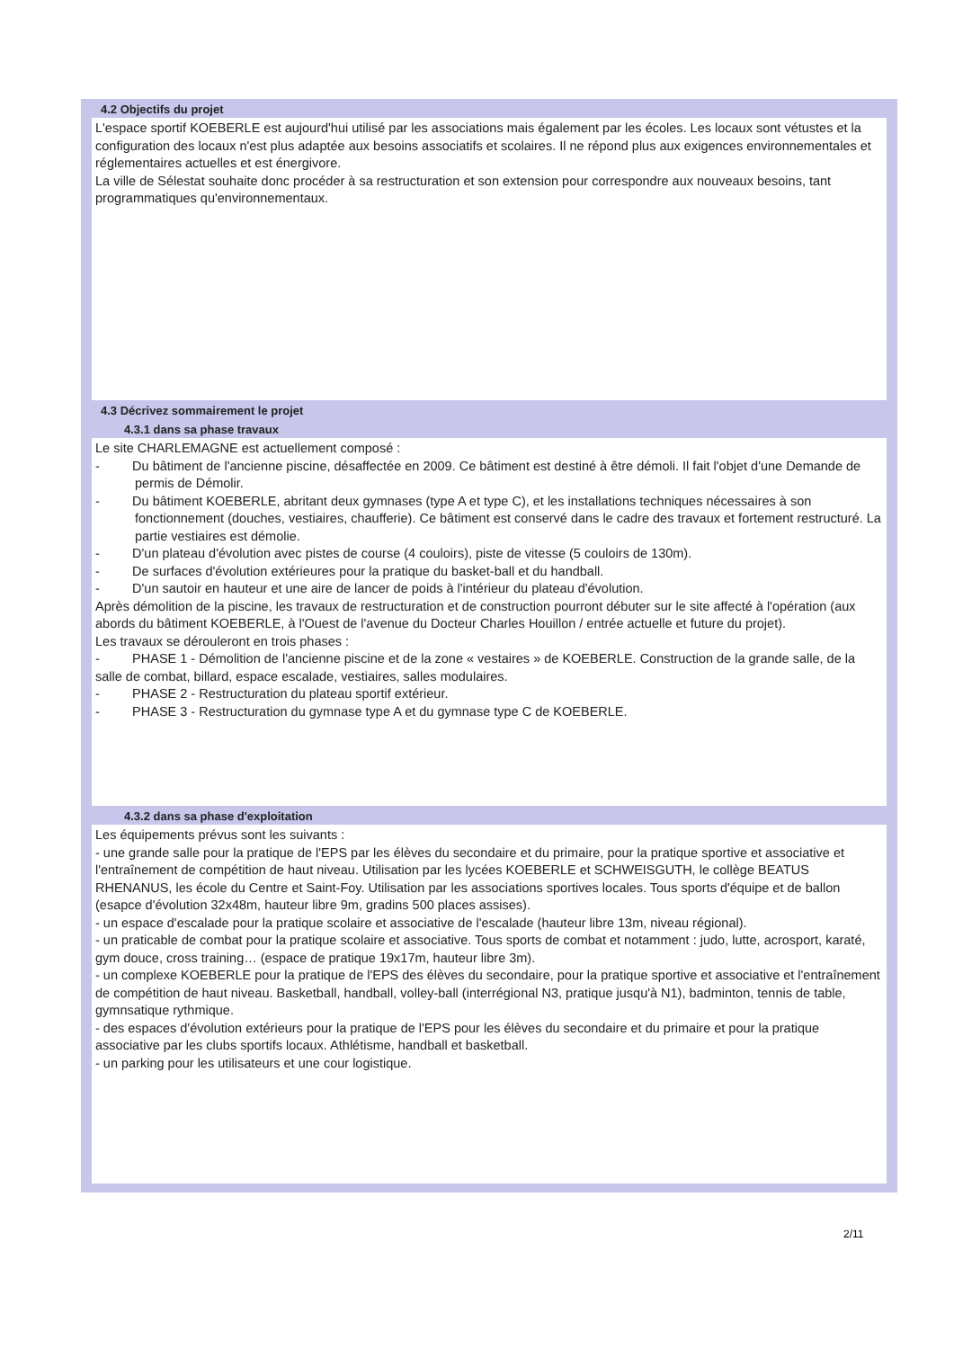4.2 Objectifs du projet
L'espace sportif KOEBERLE est aujourd'hui utilisé par les associations mais également par les écoles. Les locaux sont vétustes et la configuration des locaux n'est plus adaptée aux besoins associatifs et scolaires. Il ne répond plus aux exigences environnementales et réglementaires actuelles et est énergivore.
La ville de Sélestat souhaite donc procéder à sa restructuration et son extension pour correspondre aux nouveaux besoins, tant programmatiques qu'environnementaux.
4.3 Décrivez sommairement le projet
4.3.1 dans sa phase travaux
Le site CHARLEMAGNE est actuellement composé :
- Du bâtiment de l'ancienne piscine, désaffectée en 2009. Ce bâtiment est destiné à être démoli. Il fait l'objet d'une Demande de permis de Démolir.
- Du bâtiment KOEBERLE, abritant deux gymnases (type A et type C), et les installations techniques nécessaires à son fonctionnement (douches, vestiaires, chaufferie). Ce bâtiment est conservé dans le cadre des travaux et fortement restructuré. La partie vestiaires est démolie.
- D'un plateau d'évolution avec pistes de course (4 couloirs), piste de vitesse (5 couloirs de 130m).
- De surfaces d'évolution extérieures pour la pratique du basket-ball et du handball.
- D'un sautoir en hauteur et une aire de lancer de poids à l'intérieur du plateau d'évolution.
Après démolition de la piscine, les travaux de restructuration et de construction pourront débuter sur le site affecté à l'opération (aux abords du bâtiment KOEBERLE, à l'Ouest de l'avenue du Docteur Charles Houillon / entrée actuelle et future du projet).
Les travaux se dérouleront en trois phases :
- PHASE 1 - Démolition de l'ancienne piscine et de la zone « vestaires » de KOEBERLE. Construction de la grande salle, de la salle de combat, billard, espace escalade, vestiaires, salles modulaires.
- PHASE 2 - Restructuration du plateau sportif extérieur.
- PHASE 3 - Restructuration du gymnase type A et du gymnase type C de KOEBERLE.
4.3.2 dans sa phase d'exploitation
Les équipements prévus sont les suivants :
- une grande salle pour la pratique de l'EPS par les élèves du secondaire et du primaire, pour la pratique sportive et associative et l'entraînement de compétition de haut niveau. Utilisation par les lycées KOEBERLE et SCHWEISGUTH, le collège BEATUS RHENANUS, les école du Centre et Saint-Foy. Utilisation par les associations sportives locales. Tous sports d'équipe et de ballon (esapce d'évolution 32x48m, hauteur libre 9m, gradins 500 places assises).
- un espace d'escalade pour la pratique scolaire et associative de l'escalade (hauteur libre 13m, niveau régional).
- un praticable de combat pour la pratique scolaire et associative. Tous sports de combat et notamment : judo, lutte, acrosport, karaté, gym douce, cross training… (espace de pratique 19x17m, hauteur libre 3m).
- un complexe KOEBERLE pour la pratique de l'EPS des élèves du secondaire, pour la pratique sportive et associative et l'entraînement de compétition de haut niveau. Basketball, handball, volley-ball (interrégional N3, pratique jusqu'à N1), badminton, tennis de table, gymnsatique rythmique.
- des espaces d'évolution extérieurs pour la pratique de l'EPS pour les élèves du secondaire et du primaire et pour la pratique associative par les clubs sportifs locaux. Athlétisme, handball et basketball.
- un parking pour les utilisateurs et une cour logistique.
2/11